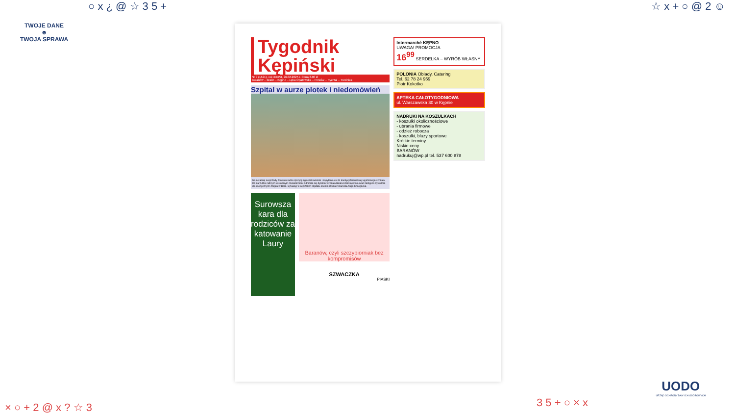○ x ¿ @ ☆ 3 5 + ☆ x + ○ @ 2 ☺
× ○ + 2 @ x ? ☆ 3 3 5 + ○ × x
TWOJE DANE
☻
TWOJA SPRAWA
Tygodnik
Kępiński
Nr 9 (1621), rok XXXVI, 26.02.2025 r. Cena 3.00 zł
Baranów – Bralin – Kępno – Łęka Opatowska – Perzów – Rychtal – Trzcinica
Szpital w aurze plotek i niedomówień
Na ostatniej sesji Rady Powiatu radni opozycji zgłaszali wnioski i zapytania co do kondycji finansowej kępińskiego szpitala. Do zarzutów radnych w słownym oświadczeniu odniosła się dyrektor szpitala Beata Andrzejewska oraz zastępca dyrektora ds. medycznych Zbigniew Bera. Sytuację w kępińskim szpitalu oceniła również starosta Alicja Śmiegocka.
Surowsza kara dla rodziców za katowanie Laury
Baranów, czyli szczypiorniak bez kompromisów
SZWACZKA
PIASKI
Intermarché KĘPNO
UWAGA! PROMOCJA
16<sup>99</sup> SERDELKA – WYRÓB WŁASNY
POLONIA Obiady, Catering
Tel. 62 78 24 959
Piotr Kokotko
APTEKA CAŁOTYGODNIOWA
ul. Warszawska 30 w Kępnie
NADRUKI NA KOSZULKACH
- koszulki okolicznościowe
- ubrania firmowe
- odzież robocza
- koszulki, bluzy sportowe
Krótkie terminy
Niskie ceny
BARANÓW
nadrukuj@wp.pl tel. 537 600 878
UODO
URZĄD OCHRONY DANYCH OSOBOWYCH